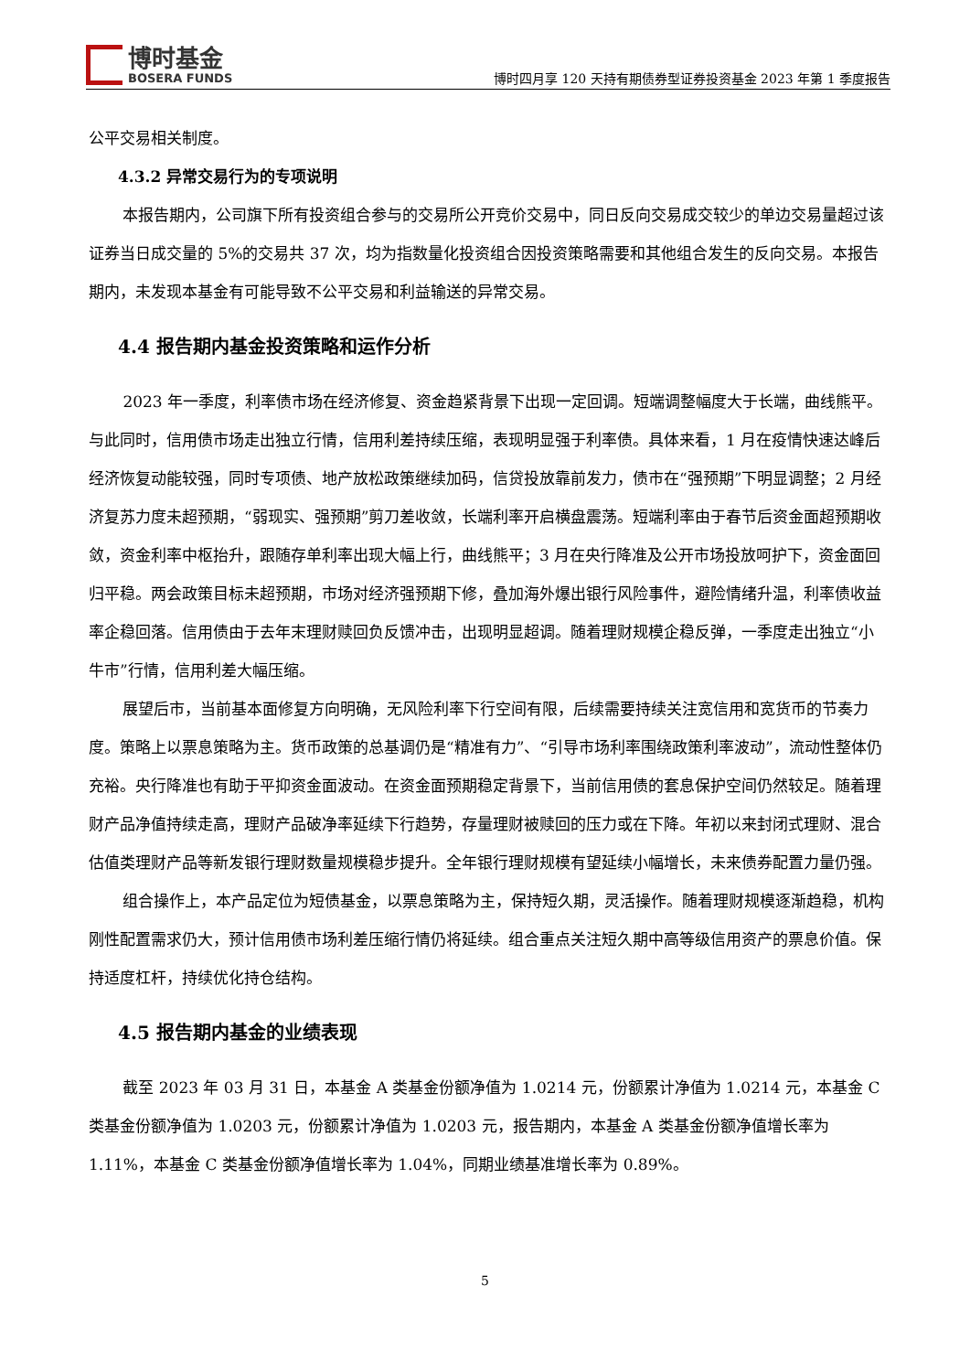博时基金
BOSERA FUNDS
博时四月享 120 天持有期债券型证券投资基金 2023 年第 1 季度报告
公平交易相关制度。
4.3.2 异常交易行为的专项说明
本报告期内，公司旗下所有投资组合参与的交易所公开竞价交易中，同日反向交易成交较少的单边交易量超过该证券当日成交量的 5%的交易共 37 次，均为指数量化投资组合因投资策略需要和其他组合发生的反向交易。本报告期内，未发现本基金有可能导致不公平交易和利益输送的异常交易。
4.4 报告期内基金投资策略和运作分析
2023 年一季度，利率债市场在经济修复、资金趋紧背景下出现一定回调。短端调整幅度大于长端，曲线熊平。与此同时，信用债市场走出独立行情，信用利差持续压缩，表现明显强于利率债。具体来看，1 月在疫情快速达峰后经济恢复动能较强，同时专项债、地产放松政策继续加码，信贷投放靠前发力，债市在“强预期”下明显调整；2 月经济复苏力度未超预期，“弱现实、强预期”剪刀差收敛，长端利率开启横盘震荡。短端利率由于春节后资金面超预期收敛，资金利率中枢抬升，跟随存单利率出现大幅上行，曲线熊平；3 月在央行降准及公开市场投放呵护下，资金面回归平稳。两会政策目标未超预期，市场对经济强预期下修，叠加海外爆出银行风险事件，避险情绪升温，利率债收益率企稳回落。信用债由于去年末理财赎回负反馈冲击，出现明显超调。随着理财规模企稳反弹，一季度走出独立“小牛市”行情，信用利差大幅压缩。
展望后市，当前基本面修复方向明确，无风险利率下行空间有限，后续需要持续关注宽信用和宽货币的节奏力度。策略上以票息策略为主。货币政策的总基调仍是“精准有力”、“引导市场利率围绕政策利率波动”，流动性整体仍充裕。央行降准也有助于平抑资金面波动。在资金面预期稳定背景下，当前信用债的套息保护空间仍然较足。随着理财产品净值持续走高，理财产品破净率延续下行趋势，存量理财被赎回的压力或在下降。年初以来封闭式理财、混合估值类理财产品等新发银行理财数量规模稳步提升。全年银行理财规模有望延续小幅增长，未来债券配置力量仍强。
组合操作上，本产品定位为短债基金，以票息策略为主，保持短久期，灵活操作。随着理财规模逐渐趋稳，机构刚性配置需求仍大，预计信用债市场利差压缩行情仍将延续。组合重点关注短久期中高等级信用资产的票息价值。保持适度杠杆，持续优化持仓结构。
4.5 报告期内基金的业绩表现
截至 2023 年 03 月 31 日，本基金 A 类基金份额净值为 1.0214 元，份额累计净值为 1.0214 元，本基金 C 类基金份额净值为 1.0203 元，份额累计净值为 1.0203 元，报告期内，本基金 A 类基金份额净值增长率为 1.11%，本基金 C 类基金份额净值增长率为 1.04%，同期业绩基准增长率为 0.89%。
5